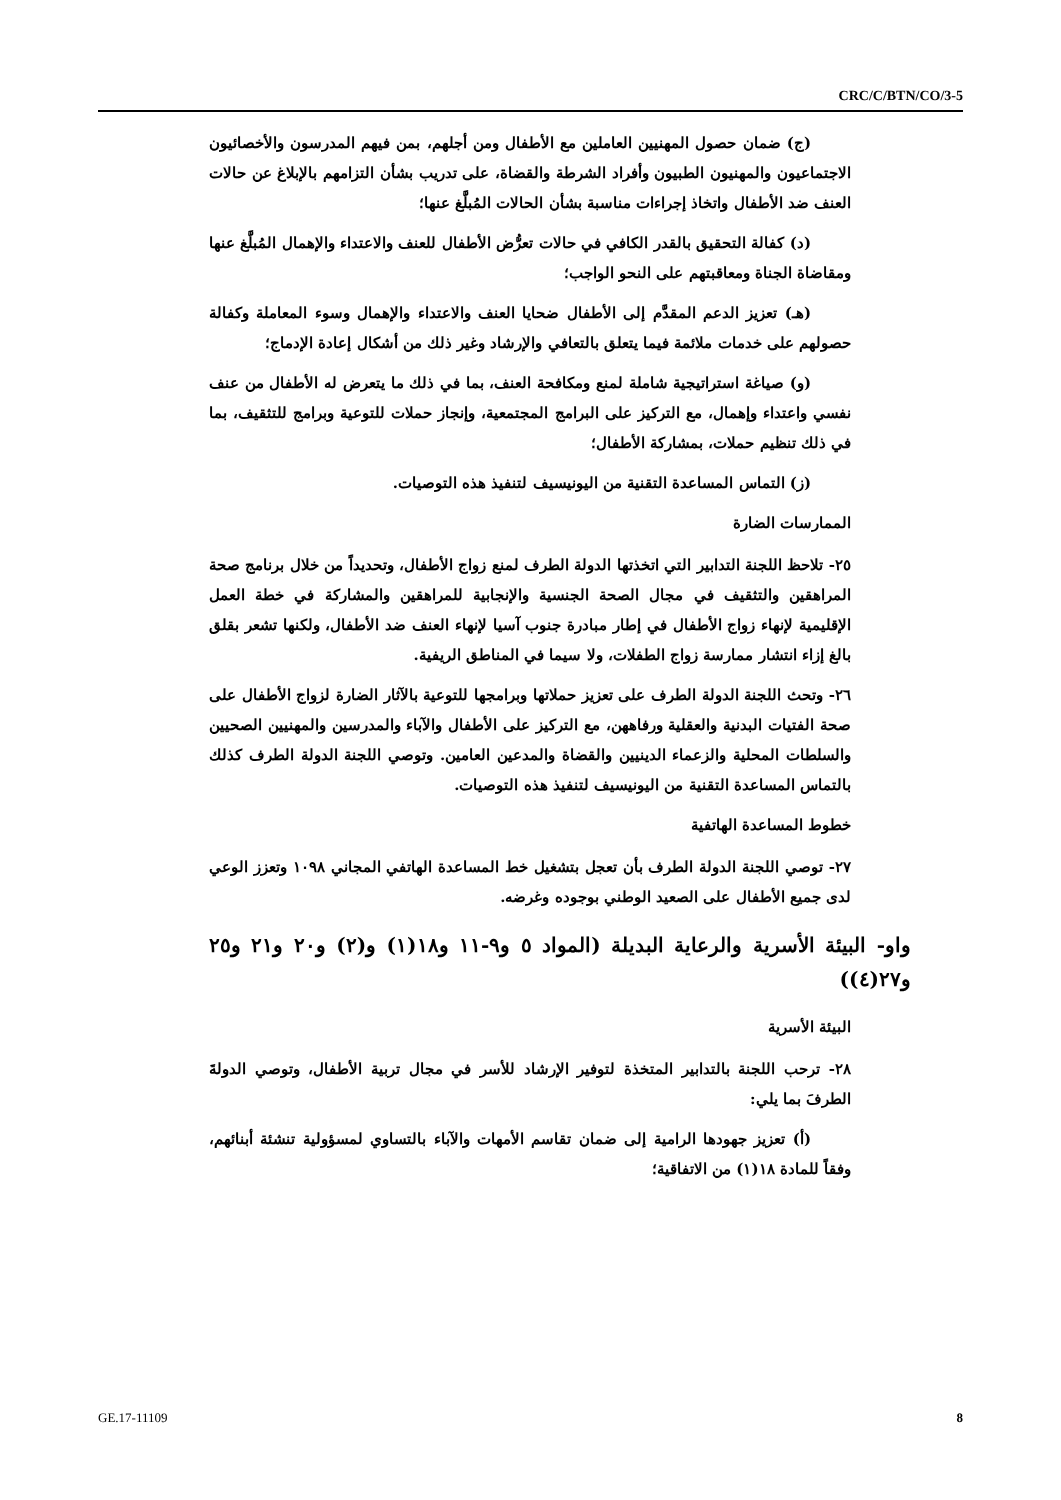CRC/C/BTN/CO/3-5
(ج) ضمان حصول المهنيين العاملين مع الأطفال ومن أجلهم، بمن فيهم المدرسون والأخصائيون الاجتماعيون والمهنيون الطبيون وأفراد الشرطة والقضاة، على تدريب بشأن التزامهم بالإبلاغ عن حالات العنف ضد الأطفال واتخاذ إجراءات مناسبة بشأن الحالات المُبلَّغ عنها؛
(د) كفالة التحقيق بالقدر الكافي في حالات تعرُّض الأطفال للعنف والاعتداء والإهمال المُبلَّغ عنها ومقاضاة الجناة ومعاقبتهم على النحو الواجب؛
(هـ) تعزيز الدعم المقدَّم إلى الأطفال ضحايا العنف والاعتداء والإهمال وسوء المعاملة وكفالة حصولهم على خدمات ملائمة فيما يتعلق بالتعافي والإرشاد وغير ذلك من أشكال إعادة الإدماج؛
(و) صياغة استراتيجية شاملة لمنع ومكافحة العنف، بما في ذلك ما يتعرض له الأطفال من عنف نفسي واعتداء وإهمال، مع التركيز على البرامج المجتمعية، وإنجاز حملات للتوعية وبرامج للتثقيف، بما في ذلك تنظيم حملات، بمشاركة الأطفال؛
(ز) التماس المساعدة التقنية من اليونيسيف لتنفيذ هذه التوصيات.
الممارسات الضارة
٢٥- تلاحظ اللجنة التدابير التي اتخذتها الدولة الطرف لمنع زواج الأطفال، وتحديداً من خلال برنامج صحة المراهقين والتثقيف في مجال الصحة الجنسية والإنجابية للمراهقين والمشاركة في خطة العمل الإقليمية لإنهاء زواج الأطفال في إطار مبادرة جنوب آسيا لإنهاء العنف ضد الأطفال، ولكنها تشعر بقلق بالغ إزاء انتشار ممارسة زواج الطفلات، ولا سيما في المناطق الريفية.
٢٦- وتحث اللجنة الدولة الطرف على تعزيز حملاتها وبرامجها للتوعية بالآثار الضارة لزواج الأطفال على صحة الفتيات البدنية والعقلية ورفاههن، مع التركيز على الأطفال والآباء والمدرسين والمهنيين الصحيين والسلطات المحلية والزعماء الدينيين والقضاة والمدعين العامين. وتوصي اللجنة الدولة الطرف كذلك بالتماس المساعدة التقنية من اليونيسيف لتنفيذ هذه التوصيات.
خطوط المساعدة الهاتفية
٢٧- توصي اللجنة الدولة الطرف بأن تعجل بتشغيل خط المساعدة الهاتفي المجاني ١٠٩٨ وتعزز الوعي لدى جميع الأطفال على الصعيد الوطني بوجوده وغرضه.
واو- البيئة الأسرية والرعاية البديلة (المواد ٥ و٩-١١ و١٨(١) و(٢) و٢٠ و٢١ و٢٥ و٢٧(٤))
البيئة الأسرية
٢٨- ترحب اللجنة بالتدابير المتخذة لتوفير الإرشاد للأسر في مجال تربية الأطفال، وتوصي الدولةَ الطرفَ بما يلي:
(أ) تعزيز جهودها الرامية إلى ضمان تقاسم الأمهات والآباء بالتساوي لمسؤولية تنشئة أبنائهم، وفقاً للمادة ١٨(١) من الاتفاقية؛
GE.17-11109 8